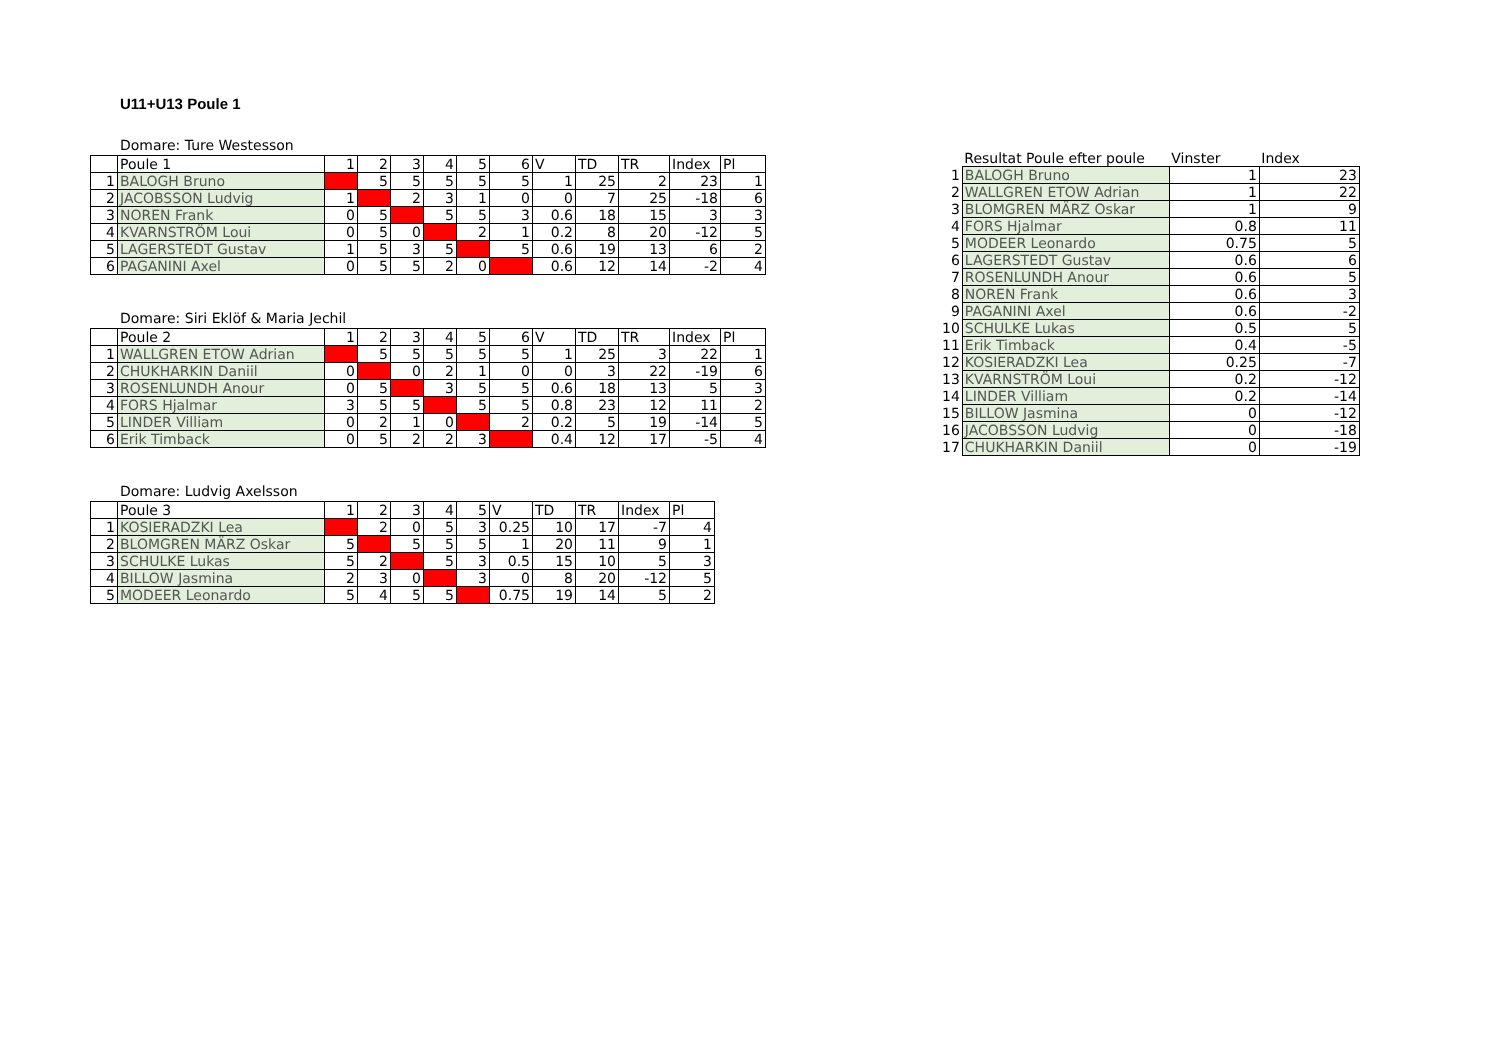U11+U13 Poule 1
Domare: Ture Westesson
| | Poule 1 | 1 | 2 | 3 | 4 | 5 | 6 | V | TD | TR | Index | Pl |
| 1 | BALOGH Bruno | | 5 | 5 | 5 | 5 | 5 | 1 | 25 | 2 | 23 | 1 |
| 2 | JACOBSSON Ludvig | 1 | | 2 | 3 | 1 | 0 | 0 | 7 | 25 | -18 | 6 |
| 3 | NOREN Frank | 0 | 5 | | 5 | 5 | 3 | 0.6 | 18 | 15 | 3 | 3 |
| 4 | KVARNSTRÖM Loui | 0 | 5 | 0 | | 2 | 1 | 0.2 | 8 | 20 | -12 | 5 |
| 5 | LAGERSTEDT Gustav | 1 | 5 | 3 | 5 | | 5 | 0.6 | 19 | 13 | 6 | 2 |
| 6 | PAGANINI Axel | 0 | 5 | 5 | 2 | 0 | | 0.6 | 12 | 14 | -2 | 4 |
Domare: Siri Eklöf & Maria Jechil
| | Poule 2 | 1 | 2 | 3 | 4 | 5 | 6 | V | TD | TR | Index | Pl |
| 1 | WALLGREN ETOW Adrian | | 5 | 5 | 5 | 5 | 5 | 1 | 25 | 3 | 22 | 1 |
| 2 | CHUKHARKIN Daniil | 0 | | 0 | 2 | 1 | 0 | 0 | 3 | 22 | -19 | 6 |
| 3 | ROSENLUNDH Anour | 0 | 5 | | 3 | 5 | 5 | 0.6 | 18 | 13 | 5 | 3 |
| 4 | FORS Hjalmar | 3 | 5 | 5 | | 5 | 5 | 0.8 | 23 | 12 | 11 | 2 |
| 5 | LINDER Villiam | 0 | 2 | 1 | 0 | | 2 | 0.2 | 5 | 19 | -14 | 5 |
| 6 | Erik Timback | 0 | 5 | 2 | 2 | 3 | | 0.4 | 12 | 17 | -5 | 4 |
Domare: Ludvig Axelsson
| | Poule 3 | 1 | 2 | 3 | 4 | 5 | V | TD | TR | Index | Pl |
| 1 | KOSIERADZKI Lea | | 2 | 0 | 5 | 3 | 0.25 | 10 | 17 | -7 | 4 |
| 2 | BLOMGREN MÄRZ Oskar | 5 | | 5 | 5 | 5 | 1 | 20 | 11 | 9 | 1 |
| 3 | SCHULKE Lukas | 5 | 2 | | 5 | 3 | 0.5 | 15 | 10 | 5 | 3 |
| 4 | BILLOW Jasmina | 2 | 3 | 0 | | 3 | 0 | 8 | 20 | -12 | 5 |
| 5 | MODEER Leonardo | 5 | 4 | 5 | 5 | | 0.75 | 19 | 14 | 5 | 2 |
| | Resultat Poule efter poule | Vinster | Index |
| --- | --- | --- | --- |
| 1 | BALOGH Bruno | 1 | 23 |
| 2 | WALLGREN ETOW Adrian | 1 | 22 |
| 3 | BLOMGREN MÄRZ Oskar | 1 | 9 |
| 4 | FORS Hjalmar | 0.8 | 11 |
| 5 | MODEER Leonardo | 0.75 | 5 |
| 6 | LAGERSTEDT Gustav | 0.6 | 6 |
| 7 | ROSENLUNDH Anour | 0.6 | 5 |
| 8 | NOREN Frank | 0.6 | 3 |
| 9 | PAGANINI Axel | 0.6 | -2 |
| 10 | SCHULKE Lukas | 0.5 | 5 |
| 11 | Erik Timback | 0.4 | -5 |
| 12 | KOSIERADZKI Lea | 0.25 | -7 |
| 13 | KVARNSTRÖM Loui | 0.2 | -12 |
| 14 | LINDER Villiam | 0.2 | -14 |
| 15 | BILLOW Jasmina | 0 | -12 |
| 16 | JACOBSSON Ludvig | 0 | -18 |
| 17 | CHUKHARKIN Daniil | 0 | -19 |